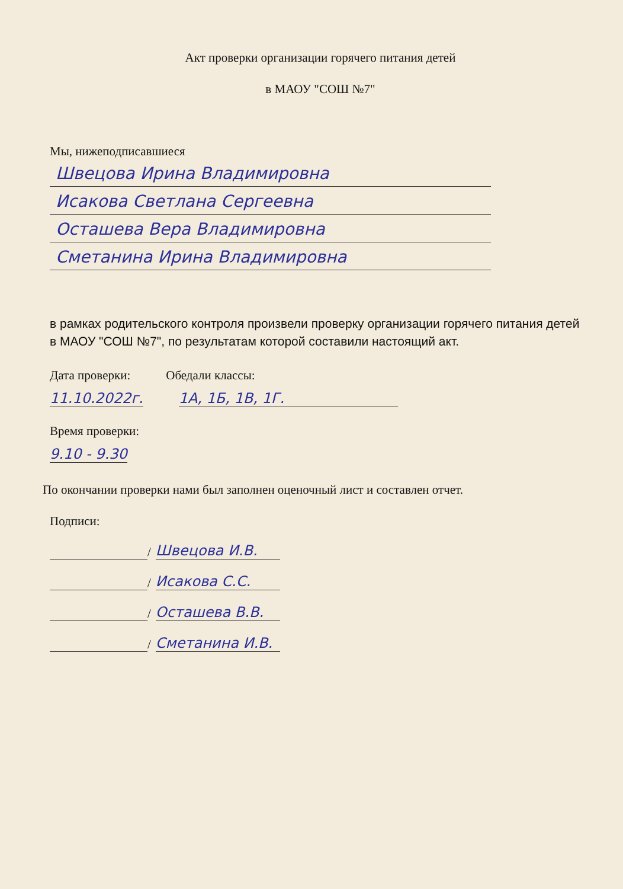Акт проверки организации горячего питания детей
в МАОУ "СОШ №7"
Мы, нижеподписавшиеся
Швецова Ирина Владимировна
Исакова Светлана Сергеевна
Осташева Вера Владимировна
Сметанина Ирина Владимировна
в рамках родительского контроля произвели проверку организации горячего питания детей в МАОУ "СОШ №7", по результатам которой составили настоящий акт.
Дата проверки: Обедали классы:
11.10.2022г. 1А, 1Б, 1В, 1Г.
Время проверки:
9.10 - 9.30
По окончании проверки нами был заполнен оценочный лист и составлен отчет.
Подписи:
/
Швецова И.В.
/
Исакова С.С.
/
Осташева В.В.
/
Сметанина И.В.